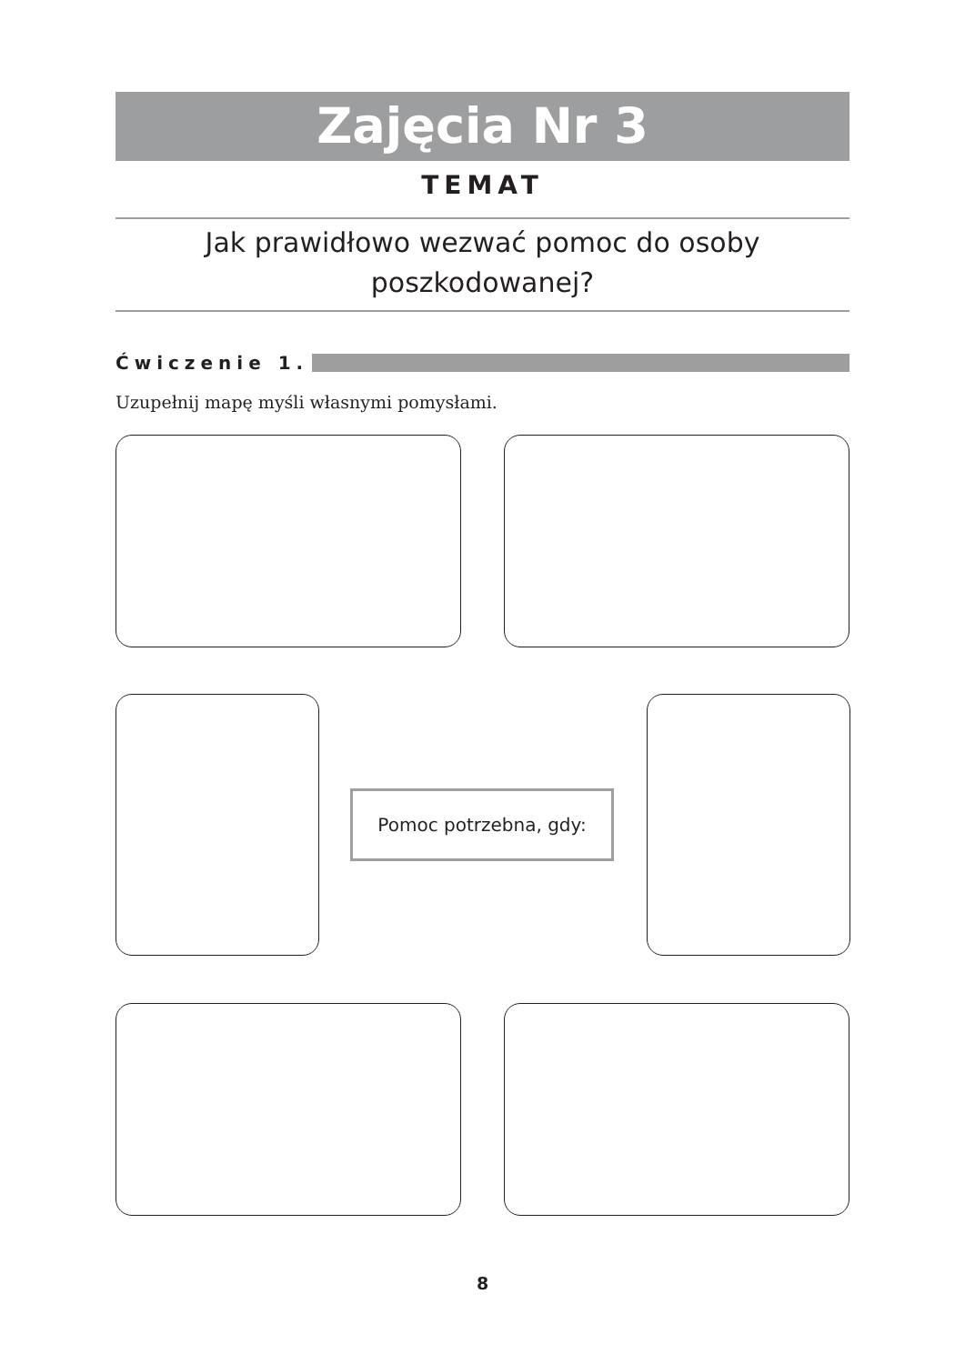Zajęcia Nr 3
TEMAT
Jak prawidłowo wezwać pomoc do osoby
poszkodowanej?
Ćwiczenie 1.
Uzupełnij mapę myśli własnymi pomysłami.
Pomoc potrzebna, gdy:
8